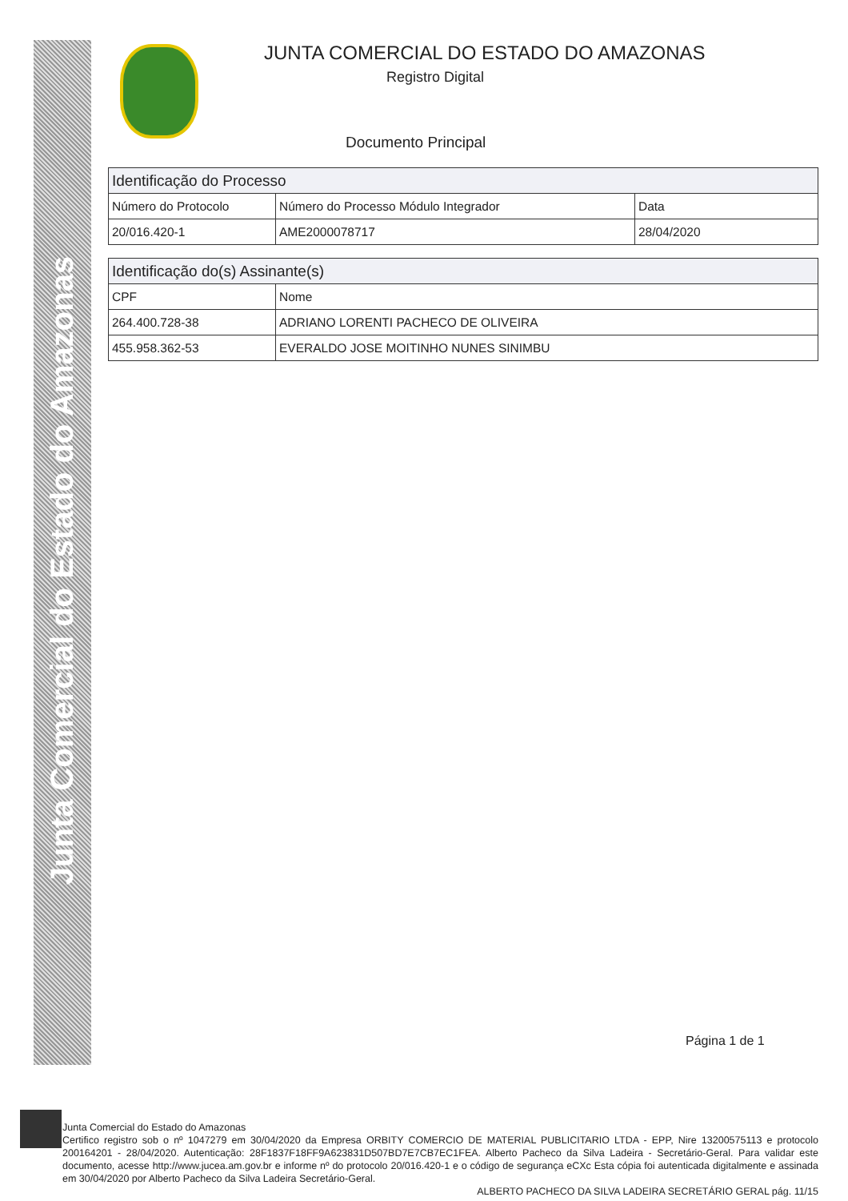Junta Comercial do Estado do Amazonas
JUNTA COMERCIAL DO ESTADO DO AMAZONAS
Registro Digital
Documento Principal
| Identificação do Processo | | |
| --- | --- | --- |
| Número do Protocolo | Número do Processo Módulo Integrador | Data |
| 20/016.420-1 | AME2000078717 | 28/04/2020 |
| Identificação do(s) Assinante(s) | |
| --- | --- |
| CPF | Nome |
| 264.400.728-38 | ADRIANO LORENTI PACHECO DE OLIVEIRA |
| 455.958.362-53 | EVERALDO JOSE MOITINHO NUNES SINIMBU |
Página 1 de 1
Junta Comercial do Estado do Amazonas
Certifico registro sob o nº 1047279 em 30/04/2020 da Empresa ORBITY COMERCIO DE MATERIAL PUBLICITARIO LTDA - EPP, Nire 13200575113 e protocolo 200164201 - 28/04/2020. Autenticação: 28F1837F18FF9A623831D507BD7E7CB7EC1FEA. Alberto Pacheco da Silva Ladeira - Secretário-Geral. Para validar este documento, acesse http://www.jucea.am.gov.br e informe nº do protocolo 20/016.420-1 e o código de segurança eCXc Esta cópia foi autenticada digitalmente e assinada em 30/04/2020 por Alberto Pacheco da Silva Ladeira Secretário-Geral.
ALBERTO PACHECO DA SILVA LADEIRA SECRETÁRIO GERAL pág. 11/15